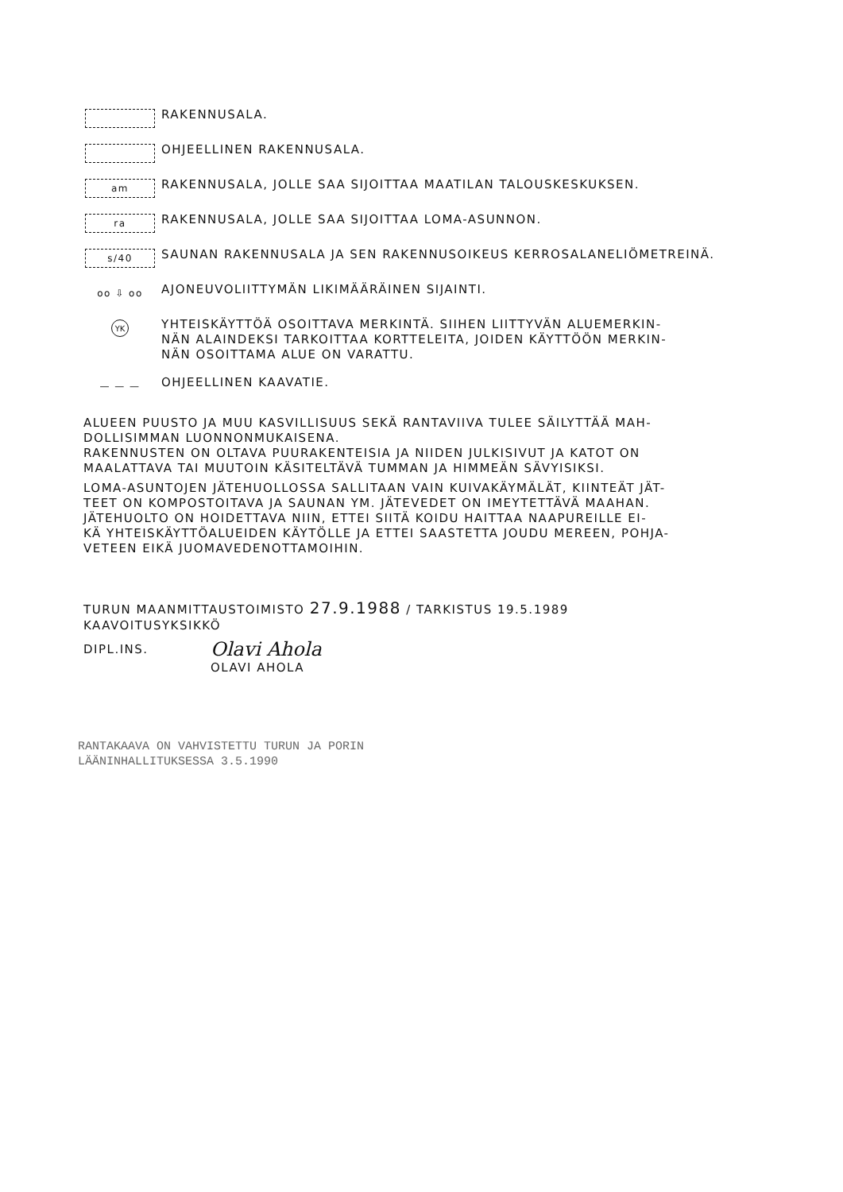RAKENNUSALA.
OHJEELLINEN RAKENNUSALA.
am
RAKENNUSALA, JOLLE SAA SIJOITTAA MAATILAN TALOUSKESKUKSEN.
ra
RAKENNUSALA, JOLLE SAA SIJOITTAA LOMA-ASUNNON.
s/40
SAUNAN RAKENNUSALA JA SEN RAKENNUSOIKEUS KERROSALANELIÖMETREINÄ.
oo ⇩ oo
AJONEUVOLIITTYMÄN LIKIMÄÄRÄINEN SIJAINTI.
YK
YHTEISKÄYTTÖÄ OSOITTAVA MERKINTÄ. SIIHEN LIITTYVÄN ALUEMERKIN-
NÄN ALAINDEKSI TARKOITTAA KORTTELEITA, JOIDEN KÄYTTÖÖN MERKIN-
NÄN OSOITTAMA ALUE ON VARATTU.
— — —
OHJEELLINEN KAAVATIE.
ALUEEN PUUSTO JA MUU KASVILLISUUS SEKÄ RANTAVIIVA TULEE SÄILYTTÄÄ MAH-
DOLLISIMMAN LUONNONMUKAISENA.
RAKENNUSTEN ON OLTAVA PUURAKENTEISIA JA NIIDEN JULKISIVUT JA KATOT ON
MAALATTAVA TAI MUUTOIN KÄSITELTÄVÄ TUMMAN JA HIMMEÄN SÄVYISIKSI.
LOMA-ASUNTOJEN JÄTEHUOLLOSSA SALLITAAN VAIN KUIVAKÄYMÄLÄT, KIINTEÄT JÄT-
TEET ON KOMPOSTOITAVA JA SAUNAN YM. JÄTEVEDET ON IMEYTETTÄVÄ MAAHAN.
JÄTEHUOLTO ON HOIDETTAVA NIIN, ETTEI SIITÄ KOIDU HAITTAA NAAPUREILLE EI-
KÄ YHTEISKÄYTTÖALUEIDEN KÄYTÖLLE JA ETTEI SAASTETTA JOUDU MEREEN, POHJA-
VETEEN EIKÄ JUOMAVEDENOTTAMOIHIN.
TURUN MAANMITTAUSTOIMISTO 27.9.1988 / TARKISTUS 19.5.1989
KAAVOITUSYKSIKKÖ
DIPL.INS.
Olavi Ahola
OLAVI AHOLA
RANTAKAAVA ON VAHVISTETTU TURUN JA PORIN
LÄÄNINHALLITUKSESSA 3.5.1990